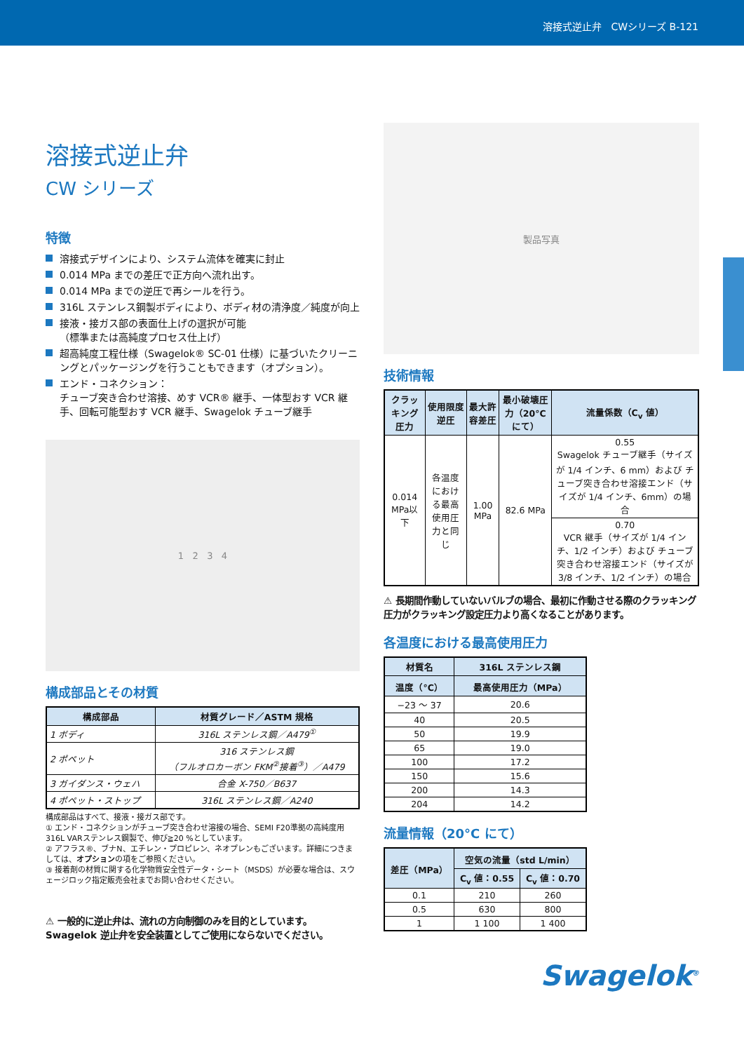溶接式逆止弁　CWシリーズ B-121
溶接式逆止弁
CW シリーズ
特徴
溶接式デザインにより、システム流体を確実に封止
0.014 MPa までの差圧で正方向へ流れ出す。
0.014 MPa までの逆圧で再シールを行う。
316L ステンレス鋼製ボディにより、ボディ材の清浄度／純度が向上
接液・接ガス部の表面仕上げの選択が可能
（標準または高純度プロセス仕上げ）
超高純度工程仕様（Swagelok® SC-01 仕様）に基づいたクリーニングとパッケージングを行うこともできます（オプション）。
エンド・コネクション：
チューブ突き合わせ溶接、めす VCR® 継手、一体型おす VCR 継手、回転可能型おす VCR 継手、Swagelok チューブ継手
1 2 3 4
構成部品とその材質
| 構成部品 | 材質グレード／ASTM 規格 |
| --- | --- |
| 1 ボディ | 316L ステンレス鋼／A479<sup>①</sup> |
| 2 ポペット | 316 ステンレス鋼 （フルオロカーボン FKM<sup>②</sup>接着<sup>③</sup>）／A479 |
| 3 ガイダンス・ウェハ | 合金 X-750／B637 |
| 4 ポペット・ストップ | 316L ステンレス鋼／A240 |
構成部品はすべて、接液・接ガス部です。
① エンド・コネクションがチューブ突き合わせ溶接の場合、SEMI F20準拠の高純度用316L VARステンレス鋼製で、伸び≧20 %としています。
② アフラス®、ブナN、エチレン・プロピレン、ネオプレンもございます。詳細につきましては、オプションの項をご参照ください。
③ 接着剤の材質に関する化学物質安全性データ・シート（MSDS）が必要な場合は、スウェージロック指定販売会社までお問い合わせください。
⚠ 一般的に逆止弁は、流れの方向制御のみを目的としています。Swagelok 逆止弁を安全装置としてご使用にならないでください。
製品写真
技術情報
| クラッキング圧力 | 使用限度逆圧 | 最大許容差圧 | 最小破壊圧力（20°Cにて） | 流量係数（C<sub>v</sub> 値） |
| --- | --- | --- | --- | --- |
| 0.014 MPa以下 | 各温度における最高使用圧力と同じ | 1.00 MPa | 82.6 MPa | 0.55 Swagelok チューブ継手（サイズが 1/4 インチ、6 mm）および チューブ突き合わせ溶接エンド（サイズが 1/4 インチ、6mm）の場合 |
| | | | | 0.70 VCR 継手（サイズが 1/4 インチ、1/2 インチ）および チューブ突き合わせ溶接エンド（サイズが 3/8 インチ、1/2 インチ）の場合 |
⚠ 長期間作動していないバルブの場合、最初に作動させる際のクラッキング圧力がクラッキング設定圧力より高くなることがあります。
各温度における最高使用圧力
| 材質名 | 316L ステンレス鋼 |
| --- | --- |
| 温度（°C） | 最高使用圧力（MPa） |
| −23 ～ 37 | 20.6 |
| 40 | 20.5 |
| 50 | 19.9 |
| 65 | 19.0 |
| 100 | 17.2 |
| 150 | 15.6 |
| 200 | 14.3 |
| 204 | 14.2 |
流量情報（20°C にて）
| 差圧（MPa） | 空気の流量（std L/min） | |
| --- | --- | --- |
| | C<sub>v</sub> 値：0.55 | C<sub>v</sub> 値：0.70 |
| 0.1 | 210 | 260 |
| 0.5 | 630 | 800 |
| 1 | 1 100 | 1 400 |
Swagelok<sup>®</sup>